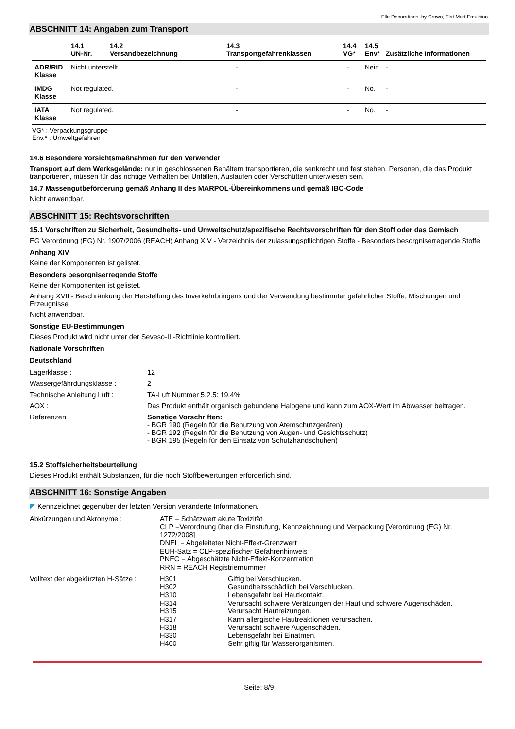Elle Decorations, by Crown, Flat Matt Emulsion.
ABSCHNITT 14: Angaben zum Transport
| | 14.1 UN-Nr. | 14.2 Versandbezeichnung | 14.3 Transportgefahrenklassen | 14.4 VG* | 14.5 Env* | Zusätzliche Informationen |
| --- | --- | --- | --- | --- | --- | --- |
| ADR/RID Klasse | Nicht unterstellt. | | - | - | Nein. | - |
| IMDG Klasse | Not regulated. | | - | - | No. | - |
| IATA Klasse | Not regulated. | | - | - | No. | - |
VG* : Verpackungsgruppe
Env.* : Umweltgefahren
14.6 Besondere Vorsichtsmaßnahmen für den Verwender
Transport auf dem Werksgelände: nur in geschlossenen Behältern transportieren, die senkrecht und fest stehen. Personen, die das Produkt tranportieren, müssen für das richtige Verhalten bei Unfällen, Auslaufen oder Verschütten unterwiesen sein.
14.7 Massengutbeförderung gemäß Anhang II des MARPOL-Übereinkommens und gemäß IBC-Code
Nicht anwendbar.
ABSCHNITT 15: Rechtsvorschriften
15.1 Vorschriften zu Sicherheit, Gesundheits- und Umweltschutz/spezifische Rechtsvorschriften für den Stoff oder das Gemisch
EG Verordnung (EG) Nr. 1907/2006 (REACH) Anhang XIV - Verzeichnis der zulassungspflichtigen Stoffe - Besonders besorgniserregende Stoffe
Anhang XIV
Keine der Komponenten ist gelistet.
Besonders besorgniserregende Stoffe
Keine der Komponenten ist gelistet.
Anhang XVII - Beschränkung der Herstellung des Inverkehrbringens und der Verwendung bestimmter gefährlicher Stoffe, Mischungen und Erzeugnisse
Nicht anwendbar.
Sonstige EU-Bestimmungen
Dieses Produkt wird nicht unter der Seveso-III-Richtlinie kontrolliert.
Nationale Vorschriften
Deutschland
| Lagerklasse : | 12 |
| Wassergefährdungsklasse : | 2 |
| Technische Anleitung Luft : | TA-Luft Nummer 5.2.5: 19.4% |
| AOX : | Das Produkt enthält organisch gebundene Halogene und kann zum AOX-Wert im Abwasser beitragen. |
| Referenzen : | Sonstige Vorschriften: - BGR 190 (Regeln für die Benutzung von Atemschutzgeräten) - BGR 192 (Regeln für die Benutzung von Augen- und Gesichtsschutz) - BGR 195 (Regeln für den Einsatz von Schutzhandschuhen) |
15.2 Stoffsicherheitsbeurteilung
Dieses Produkt enthält Substanzen, für die noch Stoffbewertungen erforderlich sind.
ABSCHNITT 16: Sonstige Angaben
◤ Kennzeichnet gegenüber der letzten Version veränderte Informationen.
| Abkürzungen und Akronyme : | ATE = Schätzwert akute Toxizität CLP =Verordnung über die Einstufung, Kennzeichnung und Verpackung [Verordnung (EG) Nr. 1272/2008] DNEL = Abgeleiteter Nicht-Effekt-Grenzwert EUH-Satz = CLP-spezifischer Gefahrenhinweis PNEC = Abgeschätzte Nicht-Effekt-Konzentration RRN = REACH Registriernummer |
| Volltext der abgekürzten H-Sätze : | / H301 / Giftig bei Verschlucken. / / H302 / Gesundheitsschädlich bei Verschlucken. / / H310 / Lebensgefahr bei Hautkontakt. / / H314 / Verursacht schwere Verätzungen der Haut und schwere Augenschäden. / / H315 / Verursacht Hautreizungen. / / H317 / Kann allergische Hautreaktionen verursachen. / / H318 / Verursacht schwere Augenschäden. / / H330 / Lebensgefahr bei Einatmen. / / H400 / Sehr giftig für Wasserorganismen. / |
Seite: 8/9